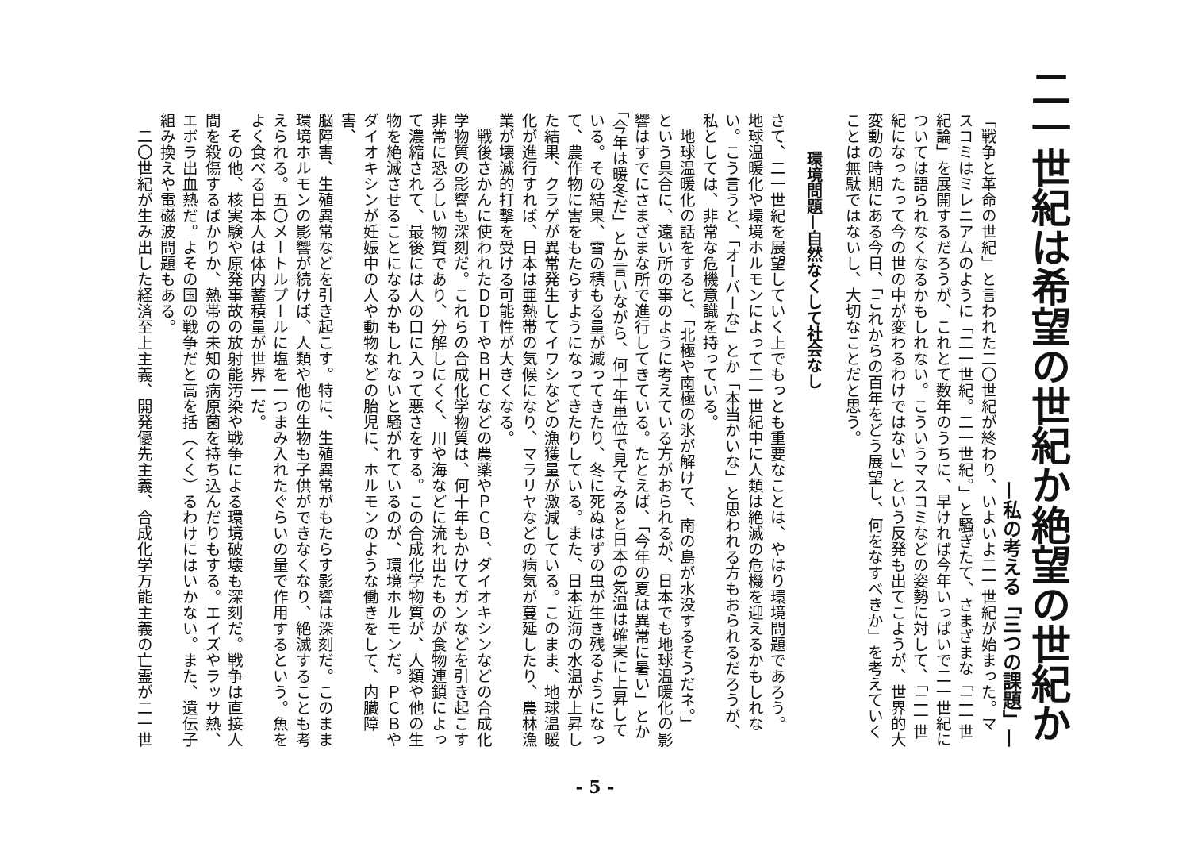二一世紀は希望の世紀か絶望の世紀か
—私の考える「三つの課題」—
「戦争と革命の世紀」と言われた二〇世紀が終わり、いよいよ二一世紀が始まった。マ
スコミはミレニアムのように「二一世紀。二一世紀。」と騒ぎたて、さまざまな「二一世
紀論」を展開するだろうが、これとて数年のうちに、早ければ今年いっぱいで二一世紀に
ついては語られなくなるかもしれない。こういうマスコミなどの姿勢に対して、「二一世
紀になったって今の世の中が変わるわけではない」という反発も出てこようが、世界的大
変動の時期にある今日、「これからの百年をどう展望し、何をなすべきか」を考えていく
ことは無駄ではないし、大切なことだと思う。
環境問題—自然なくして社会なし
さて、二一世紀を展望していく上でもっとも重要なことは、やはり環境問題であろう。
地球温暖化や環境ホルモンによって二一世紀中に人類は絶滅の危機を迎えるかもしれな
い。こう言うと、「オーバーな」とか「本当かいな」と思われる方もおられるだろうが、
私としては、非常な危機意識を持っている。
　地球温暖化の話をすると、「北極や南極の氷が解けて、南の島が水没するそうだネ。」
という具合に、遠い所の事のように考えている方がおられるが、日本でも地球温暖化の影
響はすでにさまざまな所で進行してきている。たとえば、「今年の夏は異常に暑い」とか
「今年は暖冬だ」とか言いながら、何十年単位で見てみると日本の気温は確実に上昇して
いる。その結果、雪の積もる量が減ってきたり、冬に死ぬはずの虫が生き残るようになっ
て、農作物に害をもたらすようになってきたりしている。また、日本近海の水温が上昇し
た結果、クラゲが異常発生してイワシなどの漁獲量が激減している。このまま、地球温暖
化が進行すれば、日本は亜熱帯の気候になり、マラリヤなどの病気が蔓延したり、農林漁
業が壊滅的打撃を受ける可能性が大きくなる。
　戦後さかんに使われたＤＤＴやＢＨＣなどの農薬やＰＣＢ、ダイオキシンなどの合成化
学物質の影響も深刻だ。これらの合成化学物質は、何十年もかけてガンなどを引き起こす
非常に恐ろしい物質であり、分解しにくく、川や海などに流れ出たものが食物連鎖によっ
て濃縮されて、最後には人の口に入って悪さをする。この合成化学物質が、人類や他の生
物を絶滅させることになるかもしれないと騒がれているのが、環境ホルモンだ。ＰＣＢや
ダイオキシンが妊娠中の人や動物などの胎児に、ホルモンのような働きをして、内臓障害、
脳障害、生殖異常などを引き起こす。特に、生殖異常がもたらす影響は深刻だ。このまま
環境ホルモンの影響が続けば、人類や他の生物も子供ができなくなり、絶滅することも考
えられる。五〇メートルプールに塩を一つまみ入れたぐらいの量で作用するという。魚を
よく食べる日本人は体内蓄積量が世界一だ。
　その他、核実験や原発事故の放射能汚染や戦争による環境破壊も深刻だ。戦争は直接人
間を殺傷するばかりか、熱帯の未知の病原菌を持ち込んだりもする。エイズやラッサ熱、
エボラ出血熱だ。よその国の戦争だと高を括（くく）るわけにはいかない。また、遺伝子
組み換えや電磁波問題もある。
　二〇世紀が生み出した経済至上主義、開発優先主義、合成化学万能主義の亡霊が二一世
- 5 -